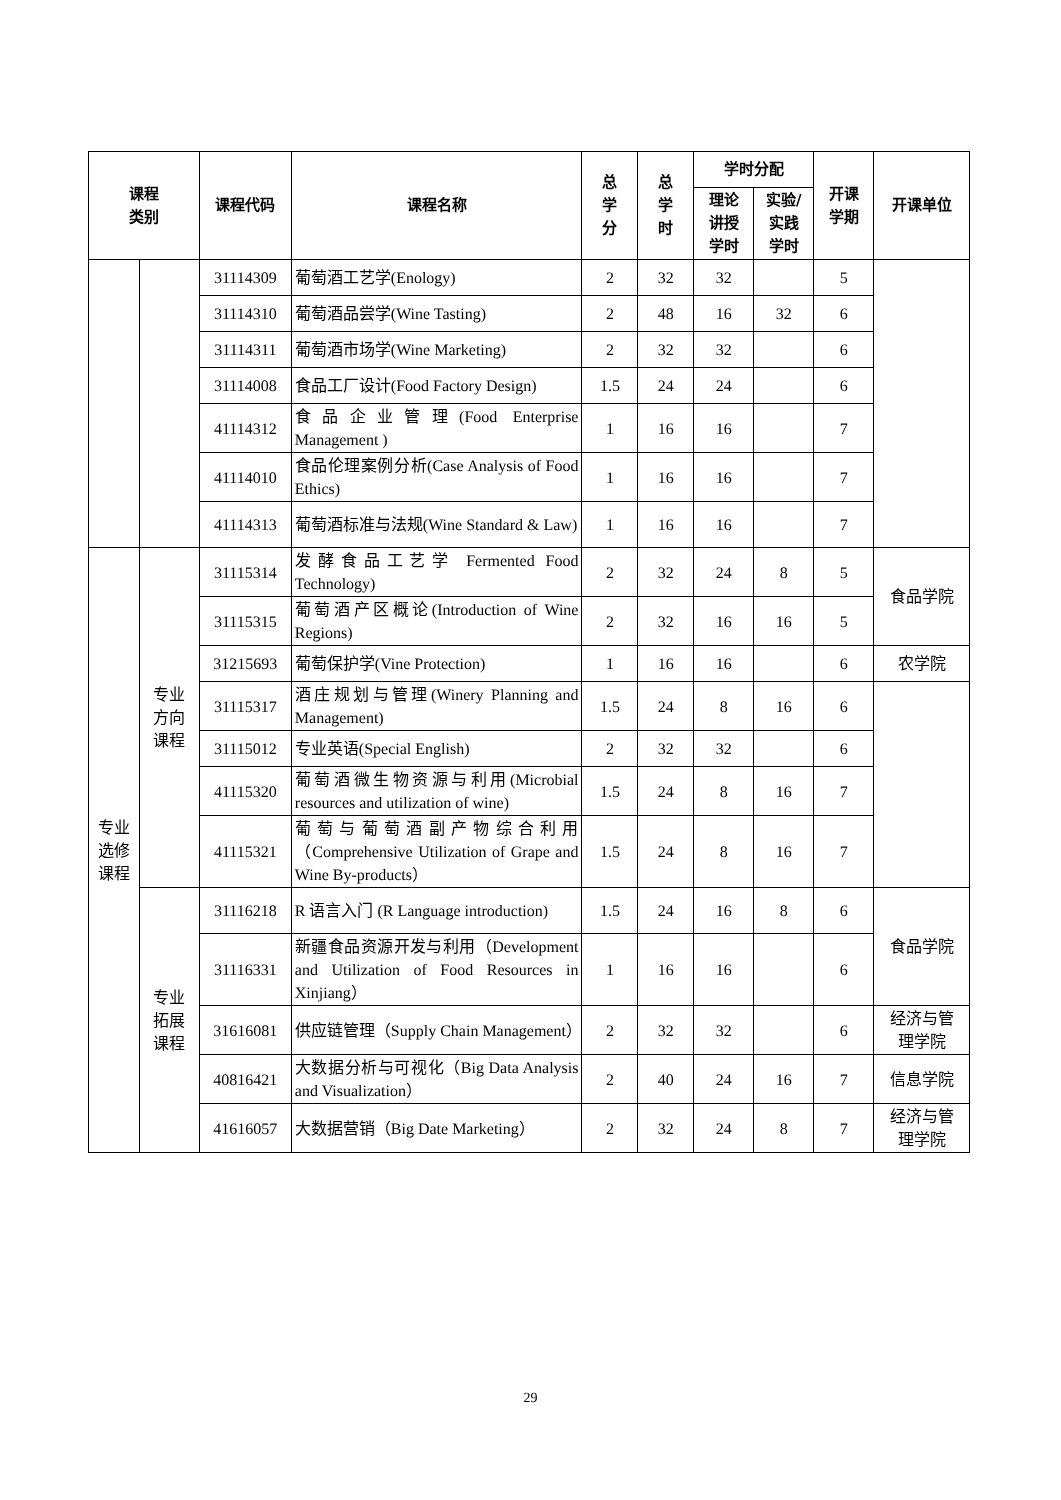| 课程 类别 | | 课程代码 | 课程名称 | 总 学 分 | 总 学 时 | 学时分配 | | 开课 学期 | 开课单位 |
| --- | --- | --- | --- | --- | --- | --- | --- | --- | --- |
| | | | | | | 理论 讲授 学时 | 实验/ 实践 学时 | | |
| | | 31114309 | 葡萄酒工艺学(Enology) | 2 | 32 | 32 | | 5 | |
| | | 31114310 | 葡萄酒品尝学(Wine Tasting) | 2 | 48 | 16 | 32 | 6 | |
| | | 31114311 | 葡萄酒市场学(Wine Marketing) | 2 | 32 | 32 | | 6 | |
| | | 31114008 | 食品工厂设计(Food Factory Design) | 1.5 | 24 | 24 | | 6 | |
| | | 41114312 | 食品企业管理(Food Enterprise Management ) | 1 | 16 | 16 | | 7 | |
| | | 41114010 | 食品伦理案例分析(Case Analysis of Food Ethics) | 1 | 16 | 16 | | 7 | |
| | | 41114313 | 葡萄酒标准与法规(Wine Standard & Law) | 1 | 16 | 16 | | 7 | |
| 专业 选修 课程 | 专业 方向 课程 | 31115314 | 发酵食品工艺学 Fermented Food Technology) | 2 | 32 | 24 | 8 | 5 | 食品学院 |
| | | 31115315 | 葡萄酒产区概论(Introduction of Wine Regions) | 2 | 32 | 16 | 16 | 5 | |
| | | 31215693 | 葡萄保护学(Vine Protection) | 1 | 16 | 16 | | 6 | 农学院 |
| | | 31115317 | 酒庄规划与管理(Winery Planning and Management) | 1.5 | 24 | 8 | 16 | 6 | |
| | | 31115012 | 专业英语(Special English) | 2 | 32 | 32 | | 6 | |
| | | 41115320 | 葡萄酒微生物资源与利用(Microbial resources and utilization of wine) | 1.5 | 24 | 8 | 16 | 7 | |
| | | 41115321 | 葡萄与葡萄酒副产物综合利用（Comprehensive Utilization of Grape and Wine By-products） | 1.5 | 24 | 8 | 16 | 7 | |
| | 专业 拓展 课程 | 31116218 | R 语言入门 (R Language introduction) | 1.5 | 24 | 16 | 8 | 6 | 食品学院 |
| | | 31116331 | 新疆食品资源开发与利用（Development and Utilization of Food Resources in Xinjiang） | 1 | 16 | 16 | | 6 | |
| | | 31616081 | 供应链管理（Supply Chain Management） | 2 | 32 | 32 | | 6 | 经济与管 理学院 |
| | | 40816421 | 大数据分析与可视化（Big Data Analysis and Visualization） | 2 | 40 | 24 | 16 | 7 | 信息学院 |
| | | 41616057 | 大数据营销（Big Date Marketing） | 2 | 32 | 24 | 8 | 7 | 经济与管 理学院 |
29